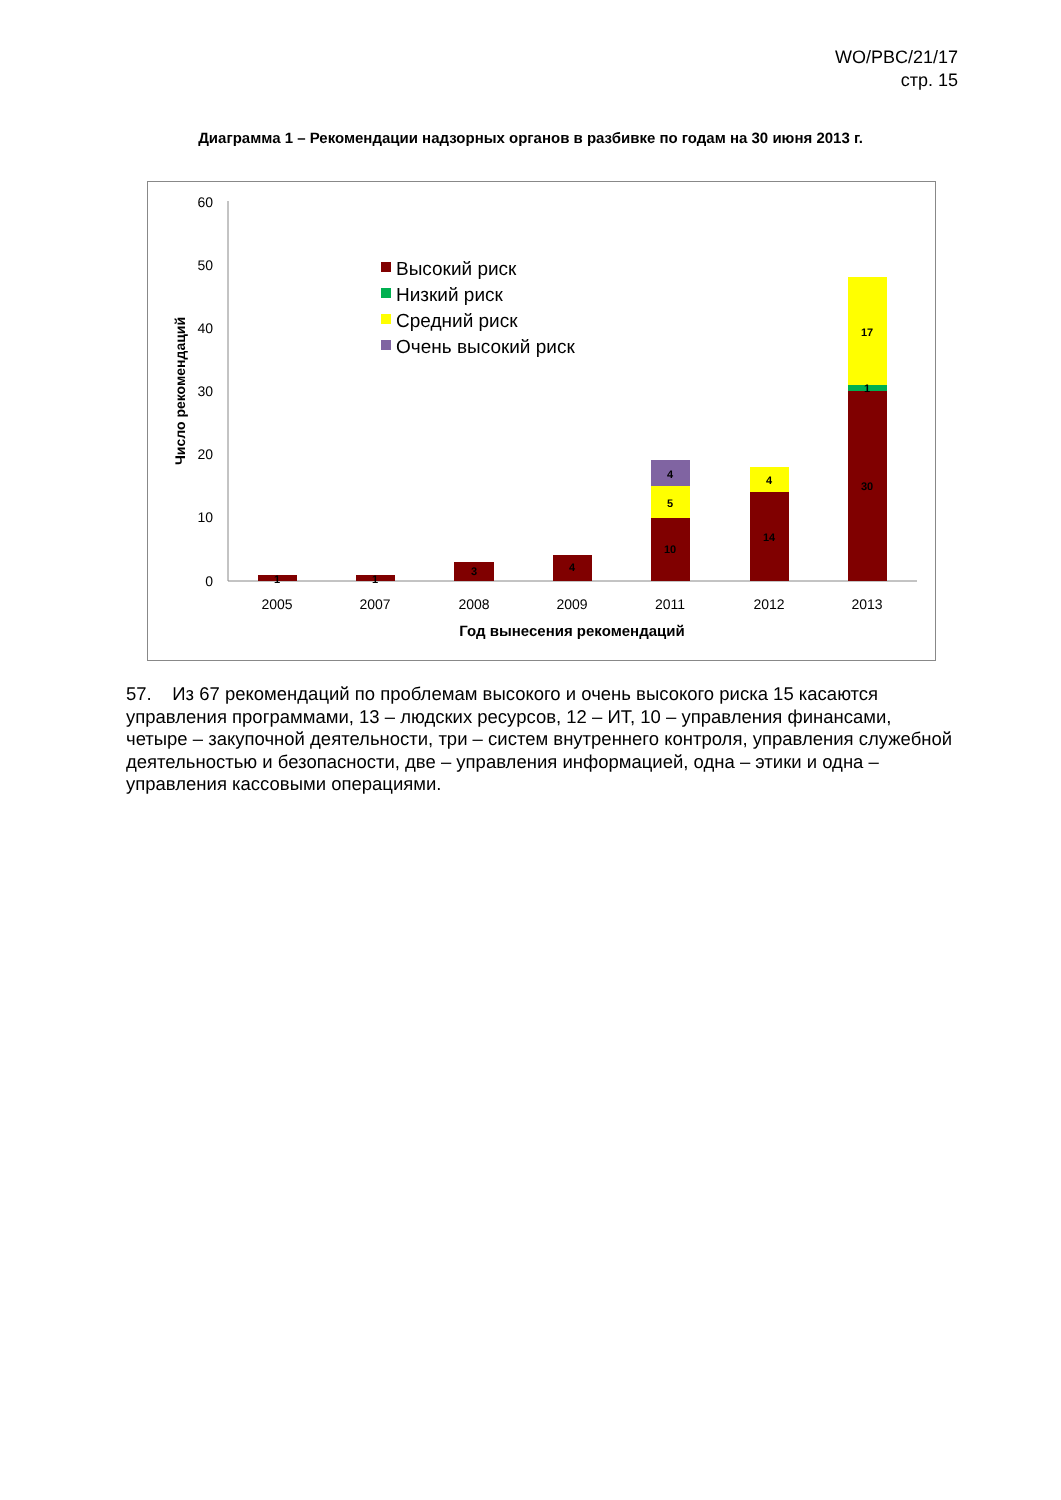WO/PBC/21/17
стр. 15
Диаграмма 1 – Рекомендации надзорных органов в разбивке по годам на 30 июня 2013 г.
0
10
20
30
40
50
60
Число рекомендаций
1
1
3
4
10
5
4
14
4
30
1
17
2005
2007
2008
2009
2011
2012
2013
Год вынесения рекомендаций
Высокий риск
Низкий риск
Средний риск
Очень высокий риск
57. Из 67 рекомендаций по проблемам высокого и очень высокого риска 15 касаются управления программами, 13 – людских ресурсов, 12 – ИТ, 10 – управления финансами, четыре – закупочной деятельности, три – систем внутреннего контроля, управления служебной деятельностью и безопасности, две – управления информацией, одна – этики и одна – управления кассовыми операциями.